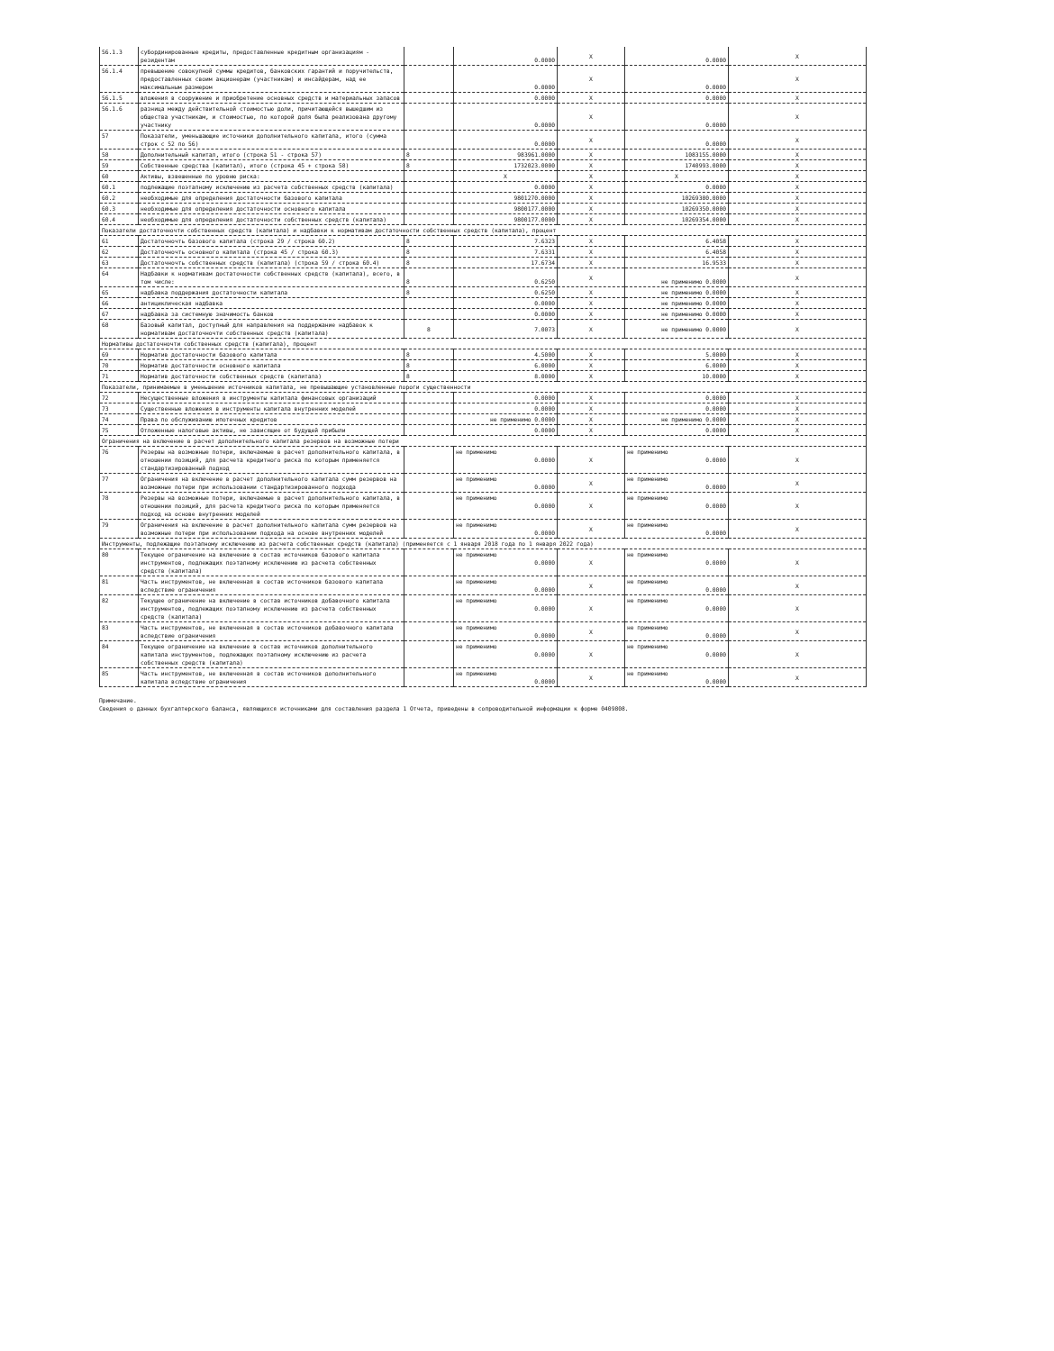| 56.1.3 | субординированные кредиты, предоставленные кредитным организациям - резидентам | | 0.0000 | X | 0.0000 | X |
| 56.1.4 | превышение совокупной суммы кредитов, банковских гарантий и поручительств, предоставленных своим акционерам (участникам) и инсайдерам, над ее максимальным размером | | 0.0000 | X | 0.0000 | X |
| 56.1.5 | вложения в сооружение и приобретение основных средств и материальных запасов | | 0.0000 | X | 0.0000 | X |
| 56.1.6 | разница между действительной стоимостью доли, причитающейся вышедшим из общества участникам, и стоимостью, по которой доля была реализована другому участнику | | 0.0000 | X | 0.0000 | X |
| 57 | Показатели, уменьшающие источники дополнительного капитала, итого (сумма строк с 52 по 56) | | 0.0000 | X | 0.0000 | X |
| 58 | Дополнительный капитал, итого (строка 51 - строка 57) | 8 | 983961.0000 | X | 1083155.0000 | X |
| 59 | Собственные средства (капитал), итого (строка 45 + строка 58) | 8 | 1732023.0000 | X | 1740993.0000 | X |
| 60 | Активы, взвешенные по уровню риска: | | X | X | X | X |
| 60.1 | подлежащие поэтапному исключению из расчета собственных средств (капитала) | | 0.0000 | X | 0.0000 | X |
| 60.2 | необходимые для определения достаточности базового капитала | | 9801270.0000 | X | 10269380.0000 | X |
| 60.3 | необходимые для определения достаточности основного капитала | | 9800177.0000 | X | 10269350.0000 | X |
| 60.4 | необходимые для определения достаточности собственных средств (капитала) | | 9800177.0000 | X | 10269354.0000 | X |
| Показатели достаточночти собственных средств (капитала) и надбавки к нормативам достаточности собственных средств (капитала), процент | | | | | | |
| 61 | Достаточночть базового капитала (строка 29 / строка 60.2) | 8 | 7.6323 | X | 6.4058 | X |
| 62 | Достаточночть основного капитала (строка 45 / строка 60.3) | 8 | 7.6331 | X | 6.4058 | X |
| 63 | Достаточночть собственных средств (капитала) (строка 59 / строка 60.4) | 8 | 17.6734 | X | 16.9533 | X |
| 64 | Надбавки к нормативам достаточности собственных средств (капитала), всего, в том числе: | 8 | 0.6250 | X | не применимо 0.0000 | X |
| 65 | надбавка поддержания достаточности капитала | 8 | 0.6250 | X | не применимо 0.0000 | X |
| 66 | антициклическая надбавка | | 0.0000 | X | не применимо 0.0000 | X |
| 67 | надбавка за системную значимость банков | | 0.0000 | X | не применимо 0.0000 | X |
| 68 | Базовый капитал, доступный для направления на поддержание надбавок к нормативам достаточночти собственных средств (капитала) | 8 | 7.0073 | X | не применимо 0.0000 | X |
| Нормативы достаточночти собственных средств (капитала), процент | | | | | | |
| 69 | Норматив достаточности базового капитала | 8 | 4.5000 | X | 5.0000 | X |
| 70 | Норматив достаточности основного капитала | 8 | 6.0000 | X | 6.0000 | X |
| 71 | Норматив достаточности собственных средств (капитала) | 8 | 8.0000 | X | 10.0000 | X |
| Показатели, принимаемые в уменьшение источников капитала, не превышающие установленные пороги существенности | | | | | | |
| 72 | Несущественные вложения в инструменты капитала финансовых организаций | | 0.0000 | X | 0.0000 | X |
| 73 | Существенные вложения в инструменты капитала внутренних моделей | | 0.0000 | X | 0.0000 | X |
| 74 | Права по обслуживанию ипотечных кредитов | | не применимо 0.0000 | X | не применимо 0.0000 | X |
| 75 | Отложенные налоговые активы, не зависящие от будущей прибыли | | 0.0000 | X | 0.0000 | X |
| Ограничения на включение в расчет дополнительного капитала резервов на возможные потери | | | | | | |
| 76 | Резервы на возможные потери, включаемые в расчет дополнительного капитала, в отношении позиций, для расчета кредитного риска по которым применяется стандартизированный подход | | не применимо 0.0000 | X | не применимо 0.0000 | X |
| 77 | Ограничения на включение в расчет дополнительного капитала сумм резервов на возможные потери при использовании стандартизированного подхода | | не применимо 0.0000 | X | не применимо 0.0000 | X |
| 78 | Резервы на возможные потери, включаемые в расчет дополнительного капитала, в отношении позиций, для расчета кредитного риска по которым применяется подход на основе внутренних моделей | | не применимо 0.0000 | X | не применимо 0.0000 | X |
| 79 | Ограничения на включение в расчет дополнительного капитала сумм резервов на возможные потери при использовании подхода на основе внутренних моделей | | не применимо 0.0000 | X | не применимо 0.0000 | X |
| Инструменты, подлежащие поэтапному исключению из расчета собственных средств (капитала) (применяется с 1 января 2018 года по 1 января 2022 года) | | | | | | |
| 80 | Текущее ограничение на включение в состав источников базового капитала инструментов, подлежащих поэтапному исключению из расчета собственных средств (капитала) | | не применимо 0.0000 | X | не применимо 0.0000 | X |
| 81 | Часть инструментов, не включенная в состав источников базового капитала вследствие ограничения | | не применимо 0.0000 | X | не применимо 0.0000 | X |
| 82 | Текущее ограничение на включение в состав источников добавочного капитала инструментов, подлежащих поэтапному исключению из расчета собственных средств (капитала) | | не применимо 0.0000 | X | не применимо 0.0000 | X |
| 83 | Часть инструментов, не включенная в состав источников добавочного капитала вследствие ограничения | | не применимо 0.0000 | X | не применимо 0.0000 | X |
| 84 | Текущее ограничение на включение в состав источников дополнительного капитала инструментов, подлежащих поэтапному исключению из расчета собственных средств (капитала) | | не применимо 0.0000 | X | не применимо 0.0000 | X |
| 85 | Часть инструментов, не включенная в состав источников дополнительного капитала вследствие ограничения | | не применимо 0.0000 | X | не применимо 0.0000 | X |
Примечание.
Сведения о данных бухгалтерского баланса, являющихся источниками для составления раздела 1 Отчета, приведены в сопроводительной информации к форме 0409808.